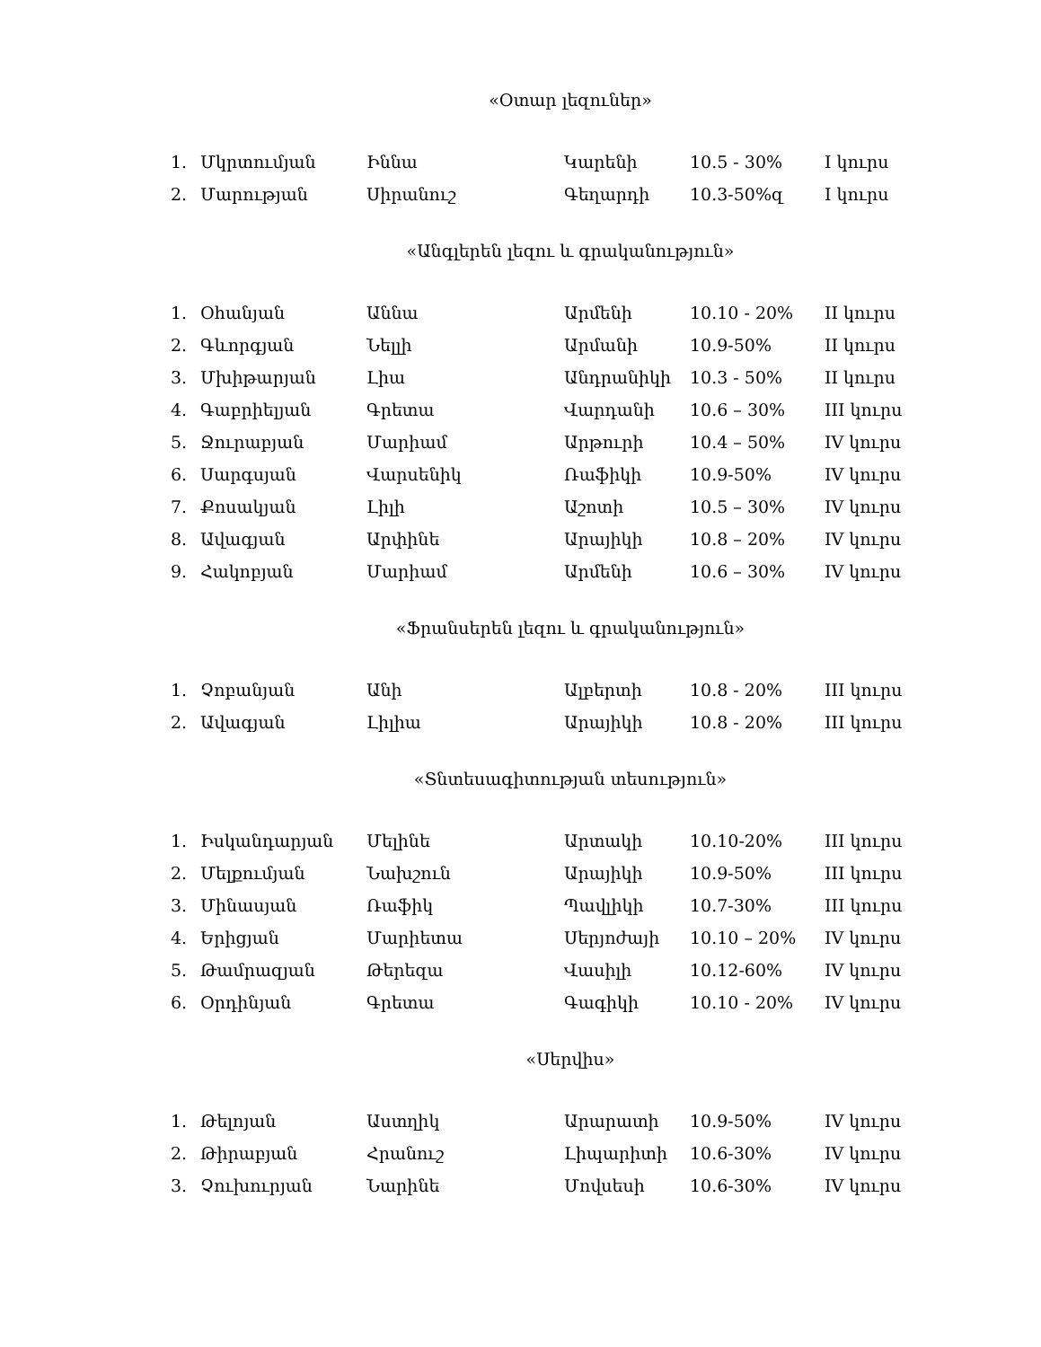«Օտար լեզուներ»
| 1. | Մկրտումյան | Իննա | Կարենի | 10.5 - 30% | I կուրս |
| 2. | Մարության | Սիրանուշ | Գեղարդի | 10.3-50%զ | I կուրս |
«Անգլերեն լեզու և գրականություն»
| 1. | Օհանյան | Աննա | Արմենի | 10.10 - 20% | II կուրս |
| 2. | Գևորգյան | Նելլի | Արմանի | 10.9-50% | II կուրս |
| 3. | Մխիթարյան | Լիա | Անդրանիկի | 10.3 - 50% | II կուրս |
| 4. | Գաբրիելյան | Գրետա | Վարդանի | 10.6 – 30% | III կուրս |
| 5. | Ջուրաբյան | Մարիամ | Արթուրի | 10.4 – 50% | IV կուրս |
| 6. | Սարգսյան | Վարսենիկ | Ռաֆիկի | 10.9-50% | IV կուրս |
| 7. | Քոսակյան | Լիլի | Աշոտի | 10.5 – 30% | IV կուրս |
| 8. | Ավագյան | Արփինե | Արայիկի | 10.8 – 20% | IV կուրս |
| 9. | Հակոբյան | Մարիամ | Արմենի | 10.6 – 30% | IV կուրս |
«Ֆրանսերեն լեզու և գրականություն»
| 1. | Չոբանյան | Անի | Ալբերտի | 10.8 - 20% | III կուրս |
| 2. | Ավագյան | Լիլիա | Արայիկի | 10.8 - 20% | III կուրս |
«Տնտեսագիտության տեսություն»
| 1. | Իսկանդարյան | Մելինե | Արտակի | 10.10-20% | III կուրս |
| 2. | Մելքումյան | Նախշուն | Արայիկի | 10.9-50% | III կուրս |
| 3. | Մինասյան | Ռաֆիկ | Պավլիկի | 10.7-30% | III կուրս |
| 4. | Երիցյան | Մարիետա | Սերյոժայի | 10.10 – 20% | IV կուրս |
| 5. | Թամրազյան | Թերեզա | Վասիլի | 10.12-60% | IV կուրս |
| 6. | Օրդինյան | Գրետա | Գագիկի | 10.10 - 20% | IV կուրս |
«Սերվիս»
| 1. | Թելոյան | Աստղիկ | Արարատի | 10.9-50% | IV կուրս |
| 2. | Թիրաբյան | Հրանուշ | Լիպարիտի | 10.6-30% | IV կուրս |
| 3. | Չուխուրյան | Նարինե | Մովսեսի | 10.6-30% | IV կուրս |